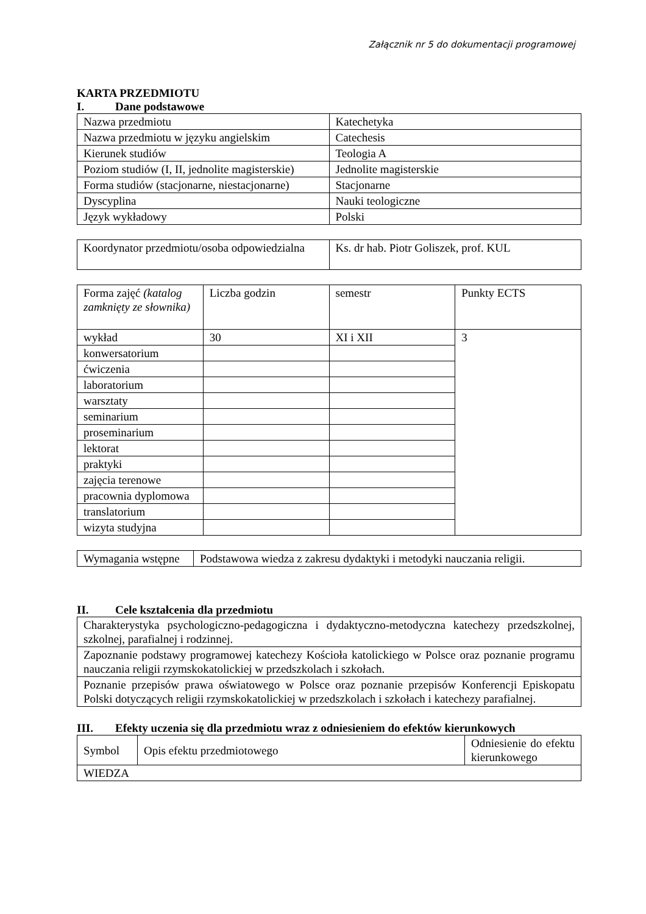Załącznik nr 5 do dokumentacji programowej
KARTA PRZEDMIOTU
I. Dane podstawowe
| Nazwa przedmiotu | Katechetyka |
| Nazwa przedmiotu w języku angielskim | Catechesis |
| Kierunek studiów | Teologia A |
| Poziom studiów (I, II, jednolite magisterskie) | Jednolite magisterskie |
| Forma studiów (stacjonarne, niestacjonarne) | Stacjonarne |
| Dyscyplina | Nauki teologiczne |
| Język wykładowy | Polski |
| Koordynator przedmiotu/osoba odpowiedzialna | Ks. dr hab. Piotr Goliszek, prof. KUL |
| Forma zajęć (katalog zamknięty ze słownika) | Liczba godzin | semestr | Punkty ECTS |
| wykład | 30 | XI i XII | 3 |
| konwersatorium | | | |
| ćwiczenia | | | |
| laboratorium | | | |
| warsztaty | | | |
| seminarium | | | |
| proseminarium | | | |
| lektorat | | | |
| praktyki | | | |
| zajęcia terenowe | | | |
| pracownia dyplomowa | | | |
| translatorium | | | |
| wizyta studyjna | | | |
| Wymagania wstępne | Podstawowa wiedza z zakresu dydaktyki i metodyki nauczania religii. |
II. Cele kształcenia dla przedmiotu
| Charakterystyka psychologiczno-pedagogiczna i dydaktyczno-metodyczna katechezy przedszkolnej, szkolnej, parafialnej i rodzinnej. |
| Zapoznanie podstawy programowej katechezy Kościoła katolickiego w Polsce oraz poznanie programu nauczania religii rzymskokatolickiej w przedszkolach i szkołach. |
| Poznanie przepisów prawa oświatowego w Polsce oraz poznanie przepisów Konferencji Episkopatu Polski dotyczących religii rzymskokatolickiej w przedszkolach i szkołach i katechezy parafialnej. |
III. Efekty uczenia się dla przedmiotu wraz z odniesieniem do efektów kierunkowych
| Symbol | Opis efektu przedmiotowego | Odniesienie do efektu kierunkowego |
| WIEDZA | | |